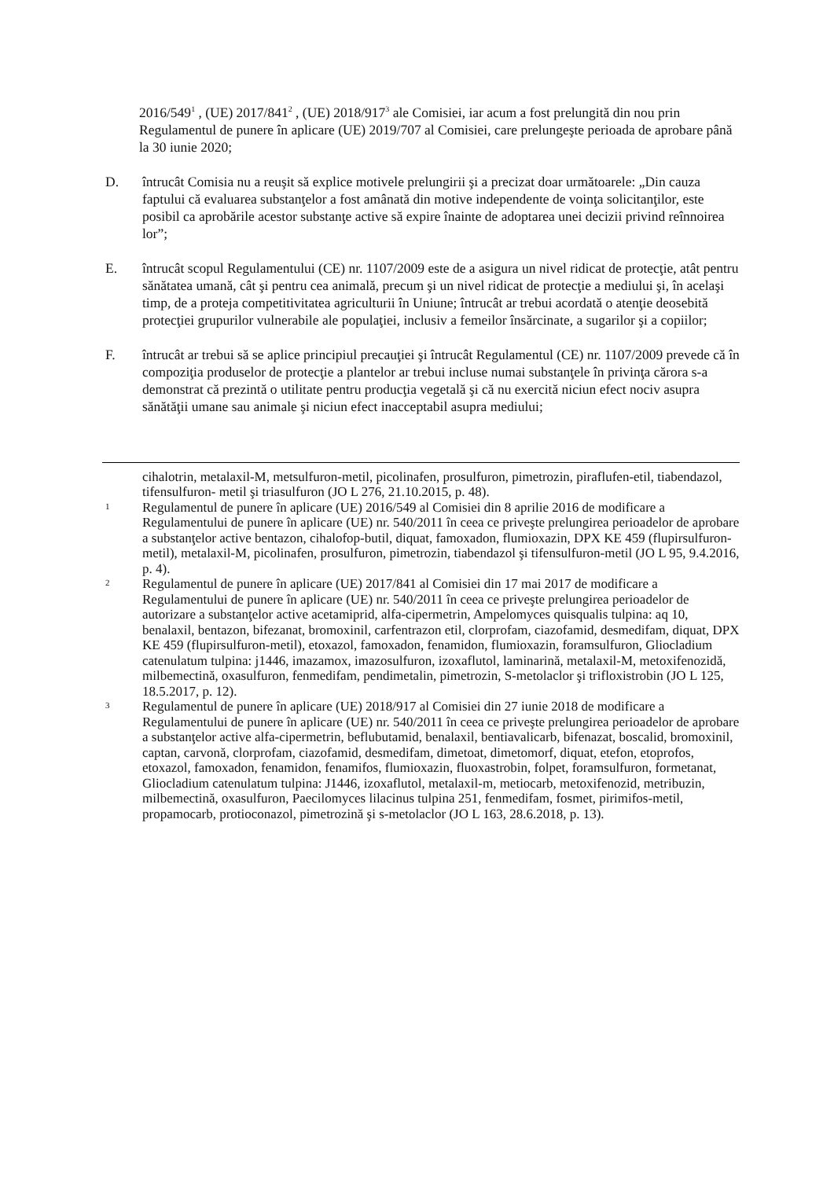2016/549<sup>1</sup> , (UE) 2017/841<sup>2</sup> , (UE) 2018/917<sup>3</sup> ale Comisiei, iar acum a fost prelungită din nou prin Regulamentul de punere în aplicare (UE) 2019/707 al Comisiei, care prelungeşte perioada de aprobare până la 30 iunie 2020;
D. întrucât Comisia nu a reuşit să explice motivele prelungirii şi a precizat doar următoarele: „Din cauza faptului că evaluarea substanţelor a fost amânată din motive independente de voinţa solicitanţilor, este posibil ca aprobările acestor substanţe active să expire înainte de adoptarea unei decizii privind reînnoirea lor”;
E. întrucât scopul Regulamentului (CE) nr. 1107/2009 este de a asigura un nivel ridicat de protecţie, atât pentru sănătatea umană, cât şi pentru cea animală, precum şi un nivel ridicat de protecţie a mediului şi, în acelaşi timp, de a proteja competitivitatea agriculturii în Uniune; întrucât ar trebui acordată o atenţie deosebită protecţiei grupurilor vulnerabile ale populaţiei, inclusiv a femeilor însărcinate, a sugarilor şi a copiilor;
F. întrucât ar trebui să se aplice principiul precauţiei şi întrucât Regulamentul (CE) nr. 1107/2009 prevede că în compoziţia produselor de protecţie a plantelor ar trebui incluse numai substanţele în privinţa cărora s-a demonstrat că prezintă o utilitate pentru producţia vegetală şi că nu exercită niciun efect nociv asupra sănătăţii umane sau animale şi niciun efect inacceptabil asupra mediului;
cihalotrin, metalaxil-M, metsulfuron-metil, picolinafen, prosulfuron, pimetrozin, piraflufen-etil, tiabendazol, tifensulfuron- metil şi triasulfuron (JO L 276, 21.10.2015, p. 48).
1
Regulamentul de punere în aplicare (UE) 2016/549 al Comisiei din 8 aprilie 2016 de modificare a Regulamentului de punere în aplicare (UE) nr. 540/2011 în ceea ce priveşte prelungirea perioadelor de aprobare a substanţelor active bentazon, cihalofop-butil, diquat, famoxadon, flumioxazin, DPX KE 459 (flupirsulfuron-metil), metalaxil-M, picolinafen, prosulfuron, pimetrozin, tiabendazol şi tifensulfuron-metil (JO L 95, 9.4.2016, p. 4).
2
Regulamentul de punere în aplicare (UE) 2017/841 al Comisiei din 17 mai 2017 de modificare a Regulamentului de punere în aplicare (UE) nr. 540/2011 în ceea ce priveşte prelungirea perioadelor de autorizare a substanţelor active acetamiprid, alfa-cipermetrin, Ampelomyces quisqualis tulpina: aq 10, benalaxil, bentazon, bifezanat, bromoxinil, carfentrazon etil, clorprofam, ciazofamid, desmedifam, diquat, DPX KE 459 (flupirsulfuron-metil), etoxazol, famoxadon, fenamidon, flumioxazin, foramsulfuron, Gliocladium catenulatum tulpina: j1446, imazamox, imazosulfuron, izoxaflutol, laminarină, metalaxil-M, metoxifenozidă, milbemectină, oxasulfuron, fenmedifam, pendimetalin, pimetrozin, S-metolaclor şi trifloxistrobin (JO L 125, 18.5.2017, p. 12).
3
Regulamentul de punere în aplicare (UE) 2018/917 al Comisiei din 27 iunie 2018 de modificare a Regulamentului de punere în aplicare (UE) nr. 540/2011 în ceea ce priveşte prelungirea perioadelor de aprobare a substanţelor active alfa-cipermetrin, beflubutamid, benalaxil, bentiavalicarb, bifenazat, boscalid, bromoxinil, captan, carvonă, clorprofam, ciazofamid, desmedifam, dimetoat, dimetomorf, diquat, etefon, etoprofos, etoxazol, famoxadon, fenamidon, fenamifos, flumioxazin, fluoxastrobin, folpet, foramsulfuron, formetanat, Gliocladium catenulatum tulpina: J1446, izoxaflutol, metalaxil-m, metiocarb, metoxifenozid, metribuzin, milbemectină, oxasulfuron, Paecilomyces lilacinus tulpina 251, fenmedifam, fosmet, pirimifos-metil, propamocarb, protioconazol, pimetrozină şi s-metolaclor (JO L 163, 28.6.2018, p. 13).